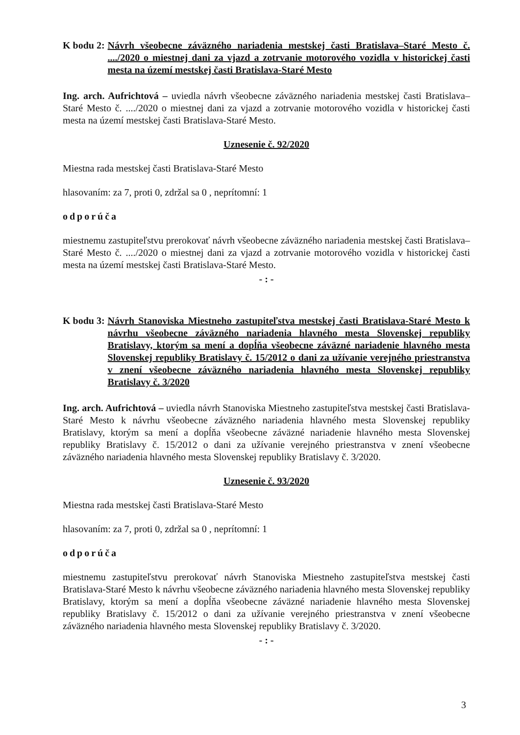K bodu 2: Návrh všeobecne záväzného nariadenia mestskej časti Bratislava–Staré Mesto č. ..../2020 o miestnej dani za vjazd a zotrvanie motorového vozidla v historickej časti mesta na území mestskej časti Bratislava-Staré Mesto
Ing. arch. Aufrichtová – uviedla návrh všeobecne záväzného nariadenia mestskej časti Bratislava–Staré Mesto č. ..../2020 o miestnej dani za vjazd a zotrvanie motorového vozidla v historickej časti mesta na území mestskej časti Bratislava-Staré Mesto.
Uznesenie č. 92/2020
Miestna rada mestskej časti Bratislava-Staré Mesto
hlasovaním: za 7, proti 0, zdržal sa 0 , neprítomní: 1
odporúča
miestnemu zastupiteľstvu prerokovať návrh všeobecne záväzného nariadenia mestskej časti Bratislava–Staré Mesto č. ..../2020 o miestnej dani za vjazd a zotrvanie motorového vozidla v historickej časti mesta na území mestskej časti Bratislava-Staré Mesto.
- : -
K bodu 3: Návrh Stanoviska Miestneho zastupiteľstva mestskej časti Bratislava-Staré Mesto k návrhu všeobecne záväzného nariadenia hlavného mesta Slovenskej republiky Bratislavy, ktorým sa mení a dopĺňa všeobecne záväzné nariadenie hlavného mesta Slovenskej republiky Bratislavy č. 15/2012 o dani za užívanie verejného priestranstva v znení všeobecne záväzného nariadenia hlavného mesta Slovenskej republiky Bratislavy č. 3/2020
Ing. arch. Aufrichtová – uviedla návrh Stanoviska Miestneho zastupiteľstva mestskej časti Bratislava-Staré Mesto k návrhu všeobecne záväzného nariadenia hlavného mesta Slovenskej republiky Bratislavy, ktorým sa mení a dopĺňa všeobecne záväzné nariadenie hlavného mesta Slovenskej republiky Bratislavy č. 15/2012 o dani za užívanie verejného priestranstva v znení všeobecne záväzného nariadenia hlavného mesta Slovenskej republiky Bratislavy č. 3/2020.
Uznesenie č. 93/2020
Miestna rada mestskej časti Bratislava-Staré Mesto
hlasovaním: za 7, proti 0, zdržal sa 0 , neprítomní: 1
odporúča
miestnemu zastupiteľstvu prerokovať návrh Stanoviska Miestneho zastupiteľstva mestskej časti Bratislava-Staré Mesto k návrhu všeobecne záväzného nariadenia hlavného mesta Slovenskej republiky Bratislavy, ktorým sa mení a dopĺňa všeobecne záväzné nariadenie hlavného mesta Slovenskej republiky Bratislavy č. 15/2012 o dani za užívanie verejného priestranstva v znení všeobecne záväzného nariadenia hlavného mesta Slovenskej republiky Bratislavy č. 3/2020.
- : -
3